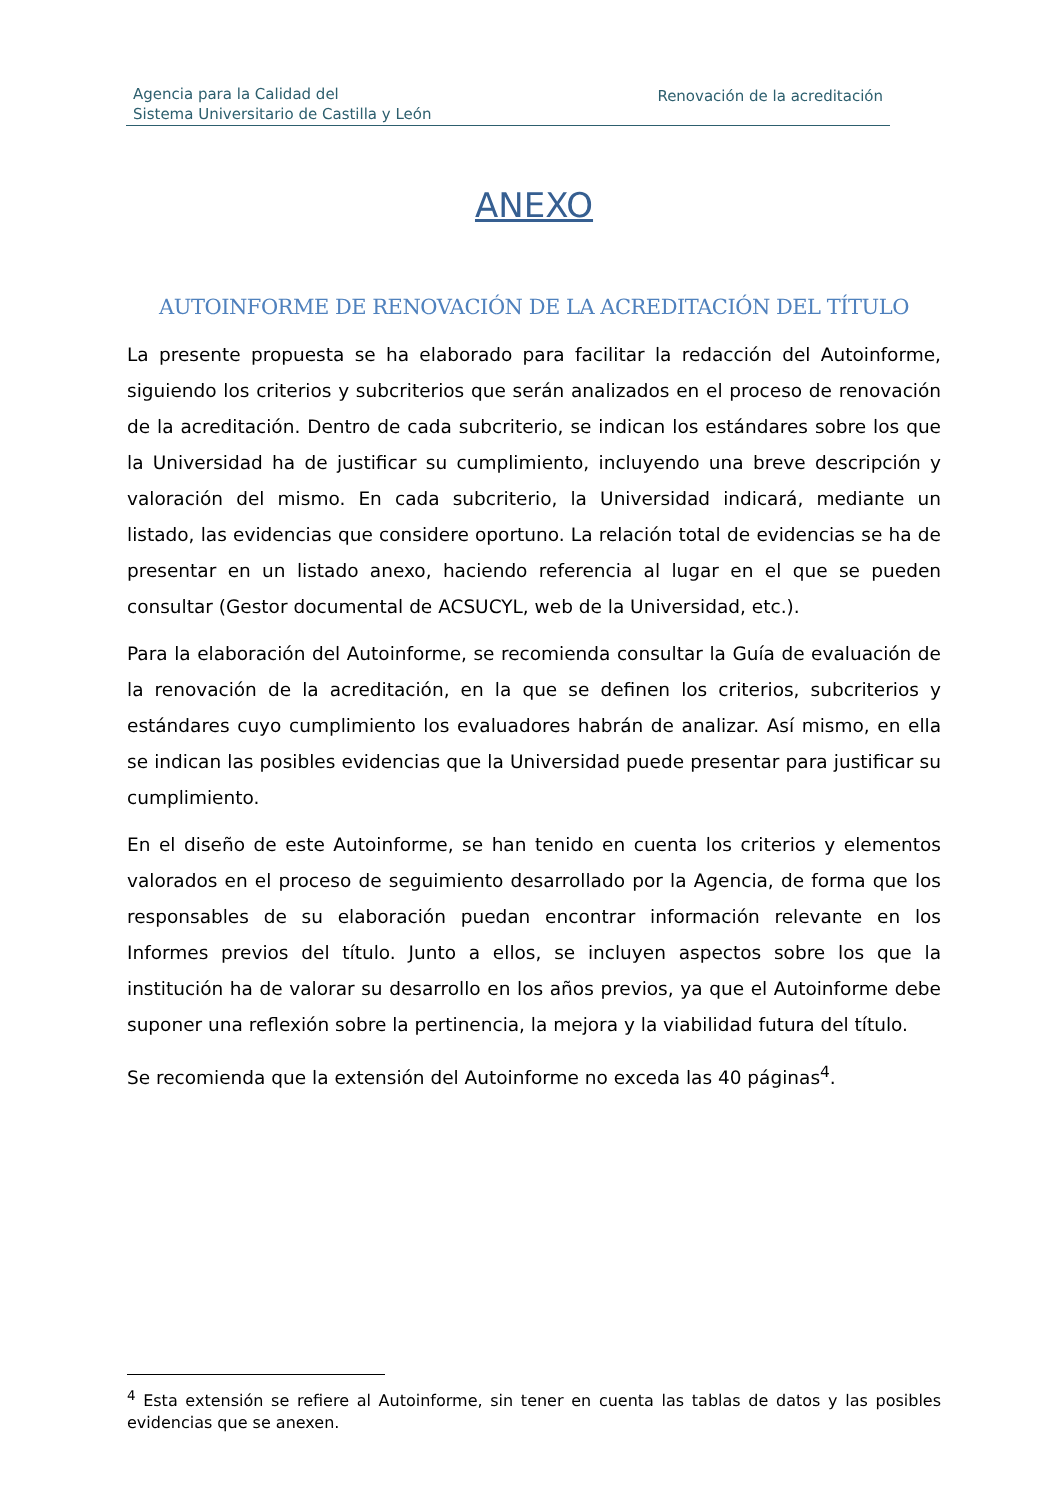Agencia para la Calidad del
Sistema Universitario de Castilla y León
Renovación de la acreditación
ANEXO
AUTOINFORME DE RENOVACIÓN DE LA ACREDITACIÓN DEL TÍTULO
La presente propuesta se ha elaborado para facilitar la redacción del Autoinforme, siguiendo los criterios y subcriterios que serán analizados en el proceso de renovación de la acreditación. Dentro de cada subcriterio, se indican los estándares sobre los que la Universidad ha de justificar su cumplimiento, incluyendo una breve descripción y valoración del mismo. En cada subcriterio, la Universidad indicará, mediante un listado, las evidencias que considere oportuno. La relación total de evidencias se ha de presentar en un listado anexo, haciendo referencia al lugar en el que se pueden consultar (Gestor documental de ACSUCYL, web de la Universidad, etc.).
Para la elaboración del Autoinforme, se recomienda consultar la Guía de evaluación de la renovación de la acreditación, en la que se definen los criterios, subcriterios y estándares cuyo cumplimiento los evaluadores habrán de analizar. Así mismo, en ella se indican las posibles evidencias que la Universidad puede presentar para justificar su cumplimiento.
En el diseño de este Autoinforme, se han tenido en cuenta los criterios y elementos valorados en el proceso de seguimiento desarrollado por la Agencia, de forma que los responsables de su elaboración puedan encontrar información relevante en los Informes previos del título. Junto a ellos, se incluyen aspectos sobre los que la institución ha de valorar su desarrollo en los años previos, ya que el Autoinforme debe suponer una reflexión sobre la pertinencia, la mejora y la viabilidad futura del título.
Se recomienda que la extensión del Autoinforme no exceda las 40 páginas<sup>4</sup>.
<sup>4</sup> Esta extensión se refiere al Autoinforme, sin tener en cuenta las tablas de datos y las posibles evidencias que se anexen.